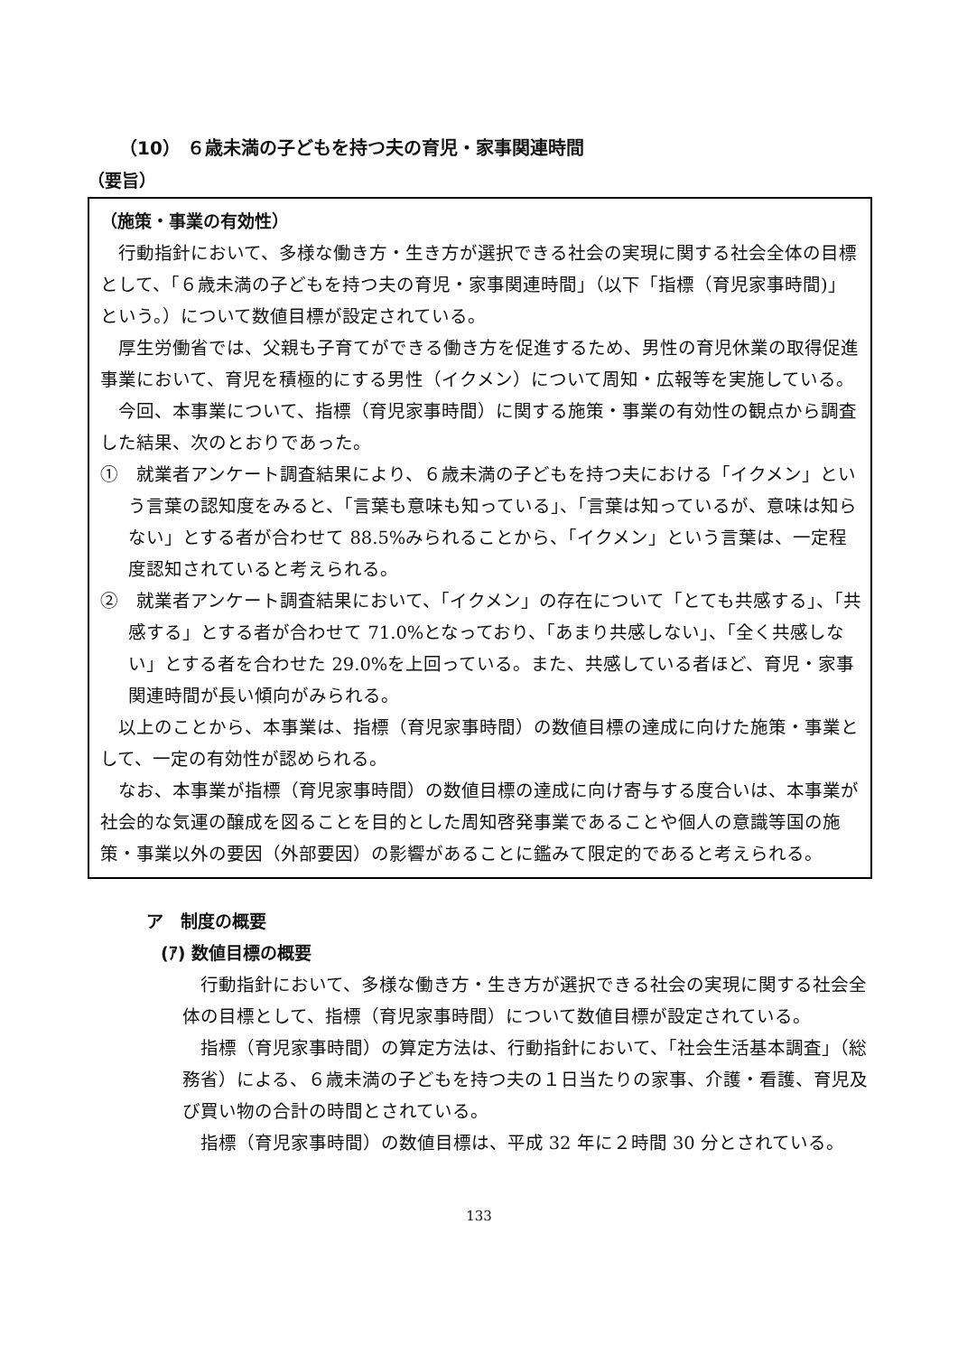（10） ６歳未満の子どもを持つ夫の育児・家事関連時間
（要旨）
（施策・事業の有効性）
行動指針において、多様な働き方・生き方が選択できる社会の実現に関する社会全体の目標として、「６歳未満の子どもを持つ夫の育児・家事関連時間」（以下「指標（育児家事時間)」という。）について数値目標が設定されている。
厚生労働省では、父親も子育てができる働き方を促進するため、男性の育児休業の取得促進事業において、育児を積極的にする男性（イクメン）について周知・広報等を実施している。
今回、本事業について、指標（育児家事時間）に関する施策・事業の有効性の観点から調査した結果、次のとおりであった。
①　就業者アンケート調査結果により、６歳未満の子どもを持つ夫における「イクメン」という言葉の認知度をみると、「言葉も意味も知っている」、「言葉は知っているが、意味は知らない」とする者が合わせて 88.5%みられることから、「イクメン」という言葉は、一定程度認知されていると考えられる。
②　就業者アンケート調査結果において、「イクメン」の存在について「とても共感する」、「共感する」とする者が合わせて 71.0%となっており、「あまり共感しない」、「全く共感しない」とする者を合わせた 29.0%を上回っている。また、共感している者ほど、育児・家事関連時間が長い傾向がみられる。
以上のことから、本事業は、指標（育児家事時間）の数値目標の達成に向けた施策・事業として、一定の有効性が認められる。
なお、本事業が指標（育児家事時間）の数値目標の達成に向け寄与する度合いは、本事業が社会的な気運の醸成を図ることを目的とした周知啓発事業であることや個人の意識等国の施策・事業以外の要因（外部要因）の影響があることに鑑みて限定的であると考えられる。
ア　制度の概要
(ｱ) 数値目標の概要
行動指針において、多様な働き方・生き方が選択できる社会の実現に関する社会全体の目標として、指標（育児家事時間）について数値目標が設定されている。
指標（育児家事時間）の算定方法は、行動指針において、「社会生活基本調査」（総務省）による、６歳未満の子どもを持つ夫の１日当たりの家事、介護・看護、育児及び買い物の合計の時間とされている。
指標（育児家事時間）の数値目標は、平成 32 年に２時間 30 分とされている。
133